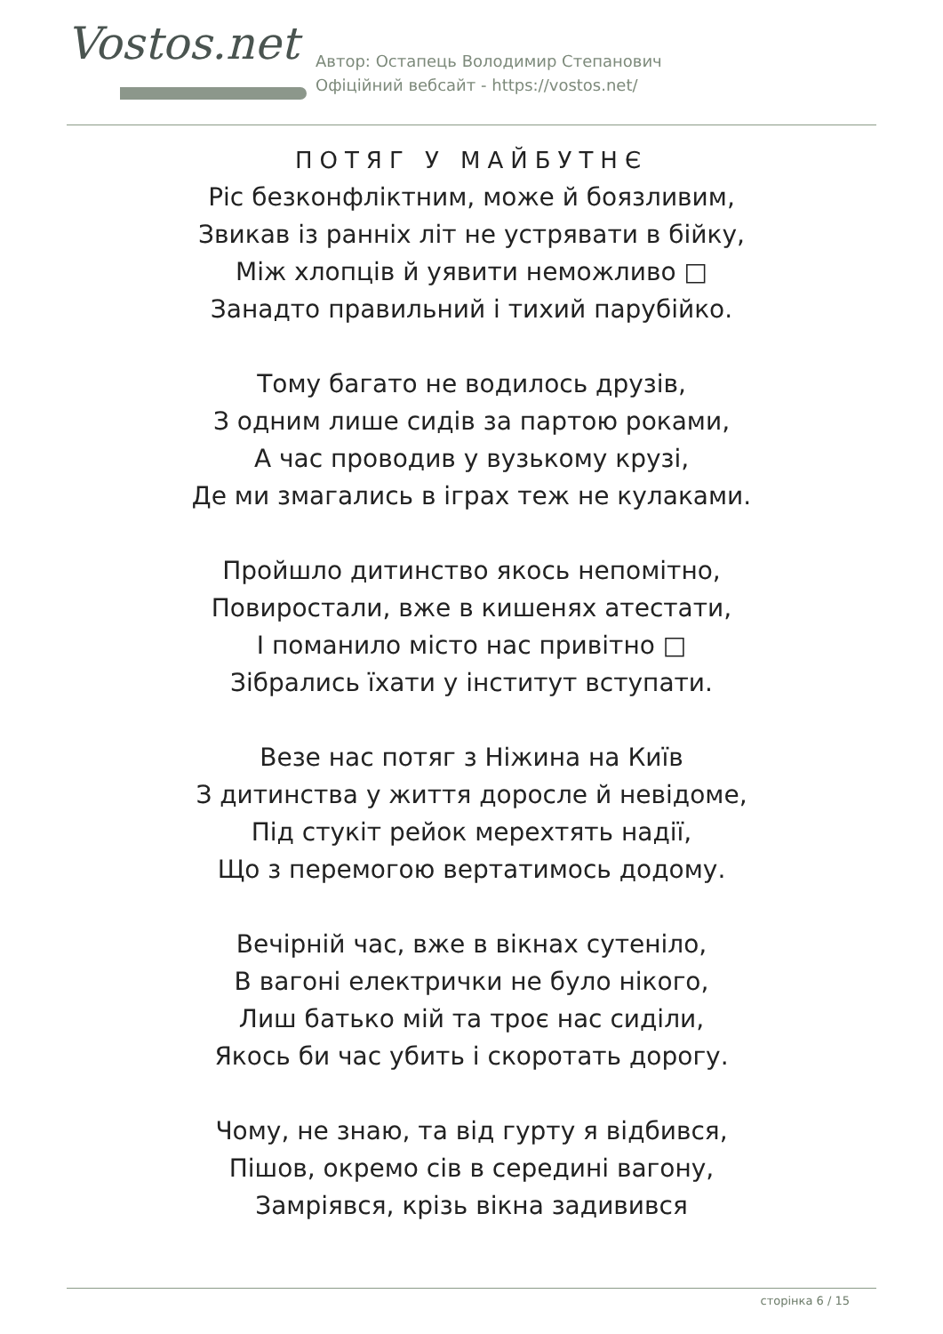Vostos.net
Автор: Остапець Володимир Степанович
Офіційний вебсайт - https://vostos.net/
ПОТЯГ У МАЙБУТНЄ
Ріс безконфліктним, може й боязливим,
Звикав із ранніх літ не устрявати в бійку,
Між хлопців й уявити неможливо □
Занадто правильний і тихий парубійко.
Тому багато не водилось друзів,
З одним лише сидів за партою роками,
А час проводив у вузькому крузі,
Де ми змагались в іграх теж не кулаками.
Пройшло дитинство якось непомітно,
Повиростали, вже в кишенях атестати,
І поманило місто нас привітно □
Зібрались їхати у інститут вступати.
Везе нас потяг з Ніжина на Київ
З дитинства у життя доросле й невідоме,
Під стукіт рейок мерехтять надії,
Що з перемогою вертатимось додому.
Вечірній час, вже в вікнах сутеніло,
В вагоні електрички не було нікого,
Лиш батько мій та троє нас сиділи,
Якось би час убить і скоротать дорогу.
Чому, не знаю, та від гурту я відбився,
Пішов, окремо сів в середині вагону,
Замріявся, крізь вікна задивився
сторінка 6 / 15